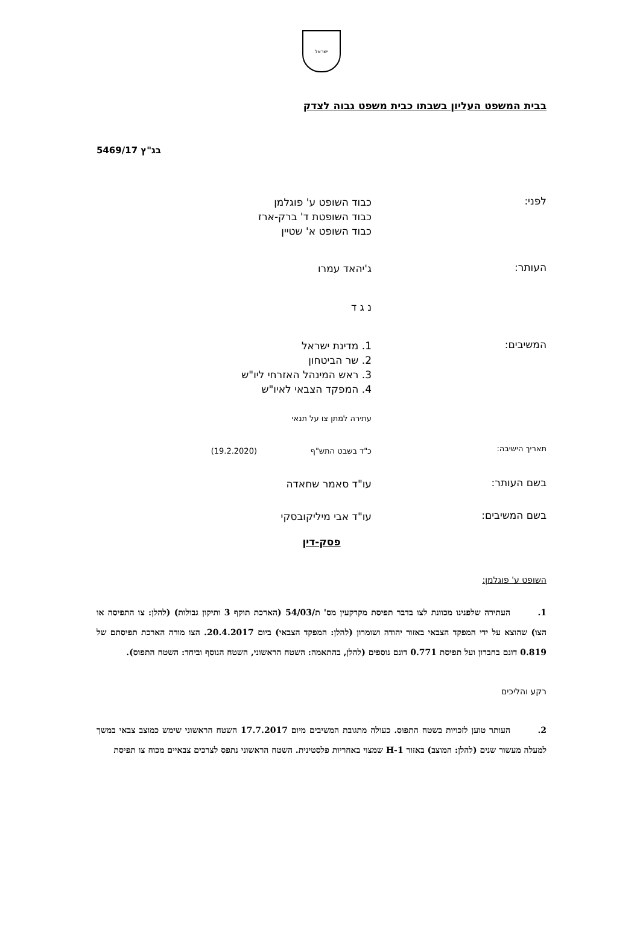ישראל
בבית המשפט העליון בשבתו כבית משפט גבוה לצדק
בג"ץ 5469/17
לפני:
כבוד השופט ע' פוגלמן
כבוד השופטת ד' ברק-ארז
כבוד השופט א' שטיין
העותר:
ג'יהאד עמרו
נ ג ד
המשיבים:
1. מדינת ישראל
2. שר הביטחון
3. ראש המינהל האזרחי ליו"ש
4. המפקד הצבאי לאיו"ש
עתירה למתן צו על תנאי
תאריך הישיבה:
כ"ד בשבט התש"ף (19.2.2020)
בשם העותר:
עו"ד סאמר שחאדה
בשם המשיבים:
עו"ד אבי מיליקובסקי
פסק-דין
השופט ע' פוגלמן:
1. העתירה שלפנינו מכוונת לצו בדבר תפיסת מקרקעין מס' ת/54/03 (הארכת תוקף 3 ותיקון גבולות) (להלן: צו התפיסה או הצו) שהוצא על ידי המפקד הצבאי באזור יהודה ושומרון (להלן: המפקד הצבאי) ביום 20.4.2017. הצו מורה הארכת תפיסתם של 0.819 דונם בחברון ועל תפיסת 0.771 דונם נוספים (להלן, בהתאמה: השטח הראשוני, השטח הנוסף וביחד: השטח התפוס).
רקע והליכים
2. העותר טוען לזכויות בשטח התפוס. כעולה מתגובת המשיבים מיום 17.7.2017 השטח הראשוני שימש כמוצב צבאי במשך למעלה מעשור שנים (להלן: המוצב) באזור H-1 שמצוי באחריות פלסטינית. השטח הראשוני נתפס לצרכים צבאיים מכוח צו תפיסת